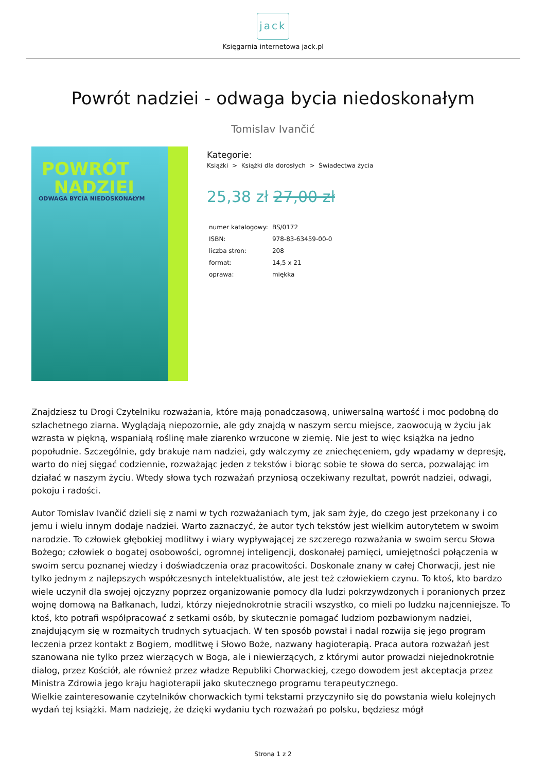jack
Księgarnia internetowa jack.pl
Powrót nadziei - odwaga bycia niedoskonałym
Tomislav Ivančić
POWRÓT
NADZIEI
ODWAGA BYCIA NIEDOSKONAŁYM
Kategorie:
Książki > Książki dla dorosłych > Świadectwa życia
25,38 zł 27,00 zł
| numer katalogowy: | BS/0172 |
| ISBN: | 978-83-63459-00-0 |
| liczba stron: | 208 |
| format: | 14,5 x 21 |
| oprawa: | miękka |
Znajdziesz tu Drogi Czytelniku rozważania, które mają ponadczasową, uniwersalną wartość i moc podobną do szlachetnego ziarna. Wyglądają niepozornie, ale gdy znajdą w naszym sercu miejsce, zaowocują w życiu jak wzrasta w piękną, wspaniałą roślinę małe ziarenko wrzucone w ziemię. Nie jest to więc książka na jedno popołudnie. Szczególnie, gdy brakuje nam nadziei, gdy walczymy ze zniechęceniem, gdy wpadamy w depresję, warto do niej sięgać codziennie, rozważając jeden z tekstów i biorąc sobie te słowa do serca, pozwalając im działać w naszym życiu. Wtedy słowa tych rozważań przyniosą oczekiwany rezultat, powrót nadziei, odwagi, pokoju i radości.
Autor Tomislav Ivančić dzieli się z nami w tych rozważaniach tym, jak sam żyje, do czego jest przekonany i co jemu i wielu innym dodaje nadziei. Warto zaznaczyć, że autor tych tekstów jest wielkim autorytetem w swoim narodzie. To człowiek głębokiej modlitwy i wiary wypływającej ze szczerego rozważania w swoim sercu Słowa Bożego; człowiek o bogatej osobowości, ogromnej inteligencji, doskonałej pamięci, umiejętności połączenia w swoim sercu poznanej wiedzy i doświadczenia oraz pracowitości. Doskonale znany w całej Chorwacji, jest nie tylko jednym z najlepszych współczesnych intelektualistów, ale jest też człowiekiem czynu. To ktoś, kto bardzo wiele uczynił dla swojej ojczyzny poprzez organizowanie pomocy dla ludzi pokrzywdzonych i poranionych przez wojnę domową na Bałkanach, ludzi, którzy niejednokrotnie stracili wszystko, co mieli po ludzku najcenniejsze. To ktoś, kto potrafi współpracować z setkami osób, by skutecznie pomagać ludziom pozbawionym nadziei, znajdującym się w rozmaitych trudnych sytuacjach. W ten sposób powstał i nadal rozwija się jego program leczenia przez kontakt z Bogiem, modlitwę i Słowo Boże, nazwany hagioterapią. Praca autora rozważań jest szanowana nie tylko przez wierzących w Boga, ale i niewierzących, z którymi autor prowadzi niejednokrotnie dialog, przez Kościół, ale również przez władze Republiki Chorwackiej, czego dowodem jest akceptacja przez Ministra Zdrowia jego kraju hagioterapii jako skutecznego programu terapeutycznego.
Wielkie zainteresowanie czytelników chorwackich tymi tekstami przyczyniło się do powstania wielu kolejnych wydań tej książki. Mam nadzieję, że dzięki wydaniu tych rozważań po polsku, będziesz mógł
Strona 1 z 2